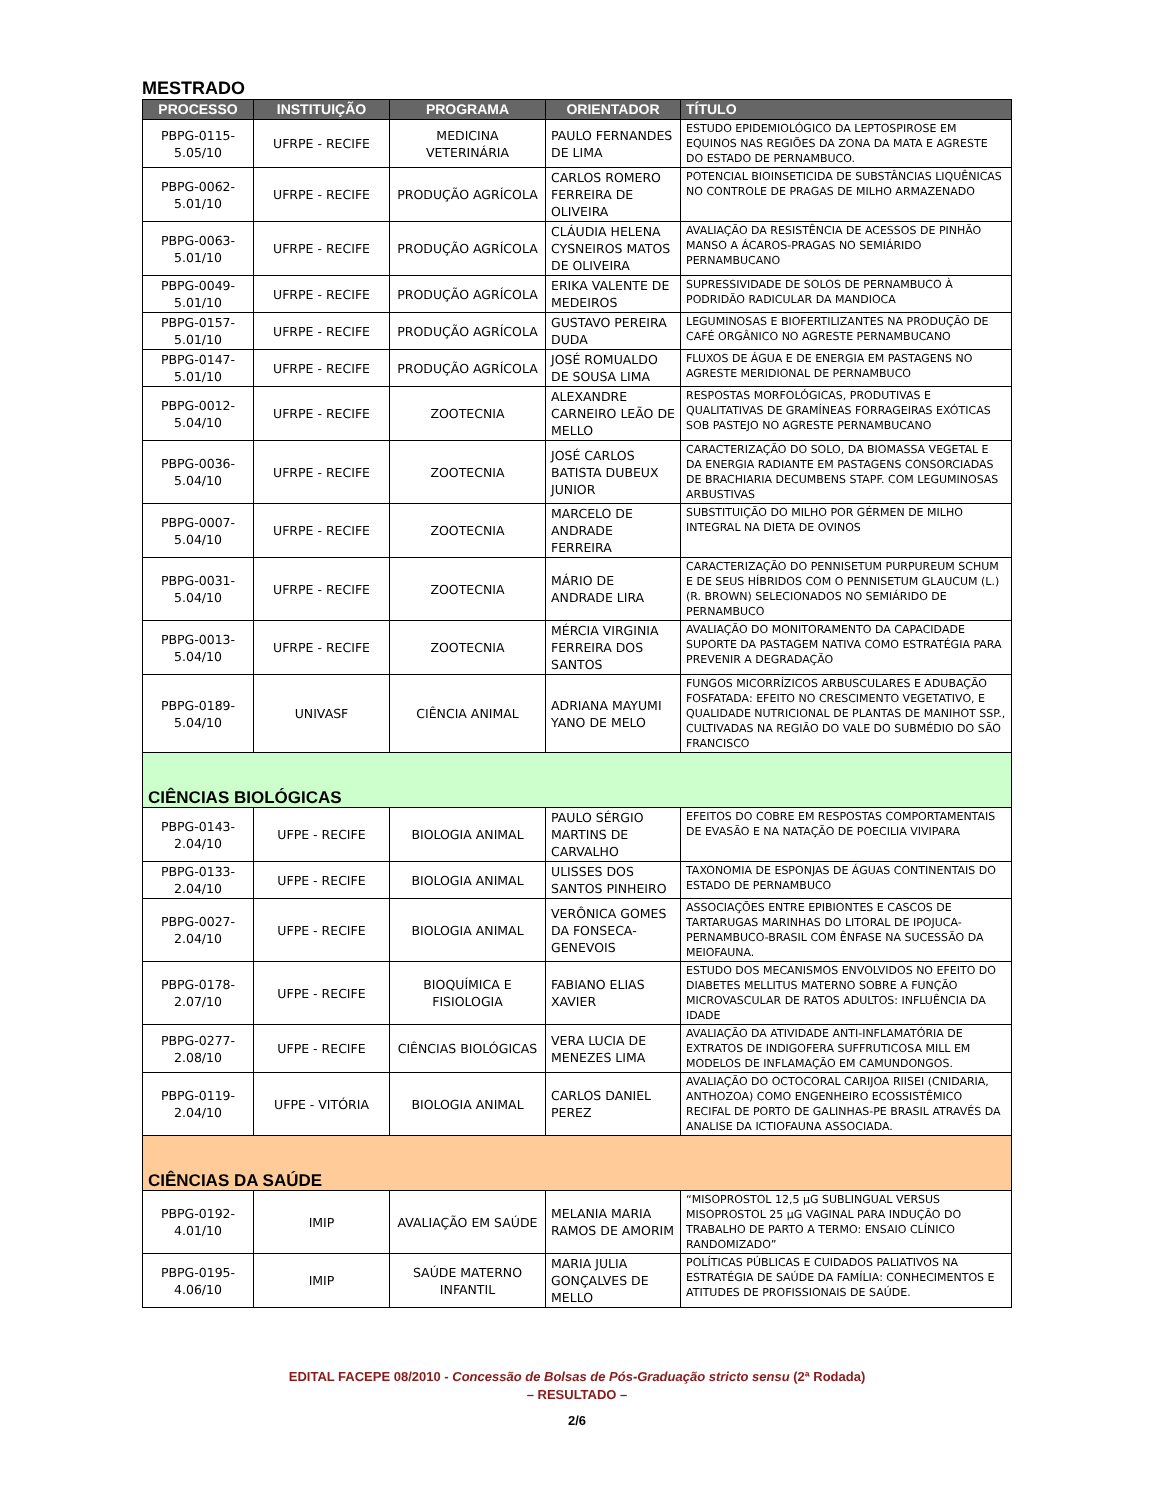MESTRADO
| PROCESSO | INSTITUIÇÃO | PROGRAMA | ORIENTADOR | TÍTULO |
| --- | --- | --- | --- | --- |
| PBPG-0115-5.05/10 | UFRPE - RECIFE | MEDICINA VETERINÁRIA | PAULO FERNANDES DE LIMA | ESTUDO EPIDEMIOLÓGICO DA LEPTOSPIROSE EM EQUINOS NAS REGIÕES DA ZONA DA MATA E AGRESTE DO ESTADO DE PERNAMBUCO. |
| PBPG-0062-5.01/10 | UFRPE - RECIFE | PRODUÇÃO AGRÍCOLA | CARLOS ROMERO FERREIRA DE OLIVEIRA | POTENCIAL BIOINSETICIDA DE SUBSTÂNCIAS LIQUÊNICAS NO CONTROLE DE PRAGAS DE MILHO ARMAZENADO |
| PBPG-0063-5.01/10 | UFRPE - RECIFE | PRODUÇÃO AGRÍCOLA | CLÁUDIA HELENA CYSNEIROS MATOS DE OLIVEIRA | AVALIAÇÃO DA RESISTÊNCIA DE ACESSOS DE PINHÃO MANSO A ÁCAROS-PRAGAS NO SEMIÁRIDO PERNAMBUCANO |
| PBPG-0049-5.01/10 | UFRPE - RECIFE | PRODUÇÃO AGRÍCOLA | ERIKA VALENTE DE MEDEIROS | SUPRESSIVIDADE DE SOLOS DE PERNAMBUCO À PODRIDÃO RADICULAR DA MANDIOCA |
| PBPG-0157-5.01/10 | UFRPE - RECIFE | PRODUÇÃO AGRÍCOLA | GUSTAVO PEREIRA DUDA | LEGUMINOSAS E BIOFERTILIZANTES NA PRODUÇÃO DE CAFÉ ORGÂNICO NO AGRESTE PERNAMBUCANO |
| PBPG-0147-5.01/10 | UFRPE - RECIFE | PRODUÇÃO AGRÍCOLA | JOSÉ ROMUALDO DE SOUSA LIMA | FLUXOS DE ÁGUA E DE ENERGIA EM PASTAGENS NO AGRESTE MERIDIONAL DE PERNAMBUCO |
| PBPG-0012-5.04/10 | UFRPE - RECIFE | ZOOTECNIA | ALEXANDRE CARNEIRO LEÃO DE MELLO | RESPOSTAS MORFOLÓGICAS, PRODUTIVAS E QUALITATIVAS DE GRAMÍNEAS FORRAGEIRAS EXÓTICAS SOB PASTEJO NO AGRESTE PERNAMBUCANO |
| PBPG-0036-5.04/10 | UFRPE - RECIFE | ZOOTECNIA | JOSÉ CARLOS BATISTA DUBEUX JUNIOR | CARACTERIZAÇÃO DO SOLO, DA BIOMASSA VEGETAL E DA ENERGIA RADIANTE EM PASTAGENS CONSORCIADAS DE BRACHIARIA DECUMBENS STAPF. COM LEGUMINOSAS ARBUSTIVAS |
| PBPG-0007-5.04/10 | UFRPE - RECIFE | ZOOTECNIA | MARCELO DE ANDRADE FERREIRA | SUBSTITUIÇÃO DO MILHO POR GÉRMEN DE MILHO INTEGRAL NA DIETA DE OVINOS |
| PBPG-0031-5.04/10 | UFRPE - RECIFE | ZOOTECNIA | MÁRIO DE ANDRADE LIRA | CARACTERIZAÇÃO DO PENNISETUM PURPUREUM SCHUM E DE SEUS HÍBRIDOS COM O PENNISETUM GLAUCUM (L.) (R. BROWN) SELECIONADOS NO SEMIÁRIDO DE PERNAMBUCO |
| PBPG-0013-5.04/10 | UFRPE - RECIFE | ZOOTECNIA | MÉRCIA VIRGINIA FERREIRA DOS SANTOS | AVALIAÇÃO DO MONITORAMENTO DA CAPACIDADE SUPORTE DA PASTAGEM NATIVA COMO ESTRATÉGIA PARA PREVENIR A DEGRADAÇÃO |
| PBPG-0189-5.04/10 | UNIVASF | CIÊNCIA ANIMAL | ADRIANA MAYUMI YANO DE MELO | FUNGOS MICORRÍZICOS ARBUSCULARES E ADUBAÇÃO FOSFATADA: EFEITO NO CRESCIMENTO VEGETATIVO, E QUALIDADE NUTRICIONAL DE PLANTAS DE MANIHOT SSP., CULTIVADAS NA REGIÃO DO VALE DO SUBMÉDIO DO SÃO FRANCISCO |
| CIÊNCIAS BIOLÓGICAS | | | | |
| PBPG-0143-2.04/10 | UFPE - RECIFE | BIOLOGIA ANIMAL | PAULO SÉRGIO MARTINS DE CARVALHO | EFEITOS DO COBRE EM RESPOSTAS COMPORTAMENTAIS DE EVASÃO E NA NATAÇÃO DE POECILIA VIVIPARA |
| PBPG-0133-2.04/10 | UFPE - RECIFE | BIOLOGIA ANIMAL | ULISSES DOS SANTOS PINHEIRO | TAXONOMIA DE ESPONJAS DE ÁGUAS CONTINENTAIS DO ESTADO DE PERNAMBUCO |
| PBPG-0027-2.04/10 | UFPE - RECIFE | BIOLOGIA ANIMAL | VERÔNICA GOMES DA FONSECA-GENEVOIS | ASSOCIAÇÕES ENTRE EPIBIONTES E CASCOS DE TARTARUGAS MARINHAS DO LITORAL DE IPOJUCA-PERNAMBUCO-BRASIL COM ÊNFASE NA SUCESSÃO DA MEIOFAUNA. |
| PBPG-0178-2.07/10 | UFPE - RECIFE | BIOQUÍMICA E FISIOLOGIA | FABIANO ELIAS XAVIER | ESTUDO DOS MECANISMOS ENVOLVIDOS NO EFEITO DO DIABETES MELLITUS MATERNO SOBRE A FUNÇÃO MICROVASCULAR DE RATOS ADULTOS: INFLUÊNCIA DA IDADE |
| PBPG-0277-2.08/10 | UFPE - RECIFE | CIÊNCIAS BIOLÓGICAS | VERA LUCIA DE MENEZES LIMA | AVALIAÇÃO DA ATIVIDADE ANTI-INFLAMATÓRIA DE EXTRATOS DE INDIGOFERA SUFFRUTICOSA MILL EM MODELOS DE INFLAMAÇÃO EM CAMUNDONGOS. |
| PBPG-0119-2.04/10 | UFPE - VITÓRIA | BIOLOGIA ANIMAL | CARLOS DANIEL PEREZ | AVALIAÇÃO DO OCTOCORAL CARIJOA RIISEI (CNIDARIA, ANTHOZOA) COMO ENGENHEIRO ECOSSISTÊMICO RECIFAL DE PORTO DE GALINHAS-PE BRASIL ATRAVÉS DA ANALISE DA ICTIOFAUNA ASSOCIADA. |
| CIÊNCIAS DA SAÚDE | | | | |
| PBPG-0192-4.01/10 | IMIP | AVALIAÇÃO EM SAÚDE | MELANIA MARIA RAMOS DE AMORIM | “MISOPROSTOL 12,5 µG SUBLINGUAL VERSUS MISOPROSTOL 25 µG VAGINAL PARA INDUÇÃO DO TRABALHO DE PARTO A TERMO: ENSAIO CLÍNICO RANDOMIZADO” |
| PBPG-0195-4.06/10 | IMIP | SAÚDE MATERNO INFANTIL | MARIA JULIA GONÇALVES DE MELLO | POLÍTICAS PÚBLICAS E CUIDADOS PALIATIVOS NA ESTRATÉGIA DE SAÚDE DA FAMÍLIA: CONHECIMENTOS E ATITUDES DE PROFISSIONAIS DE SAÚDE. |
EDITAL FACEPE 08/2010 - Concessão de Bolsas de Pós-Graduação stricto sensu (2ª Rodada)
– RESULTADO –
2/6